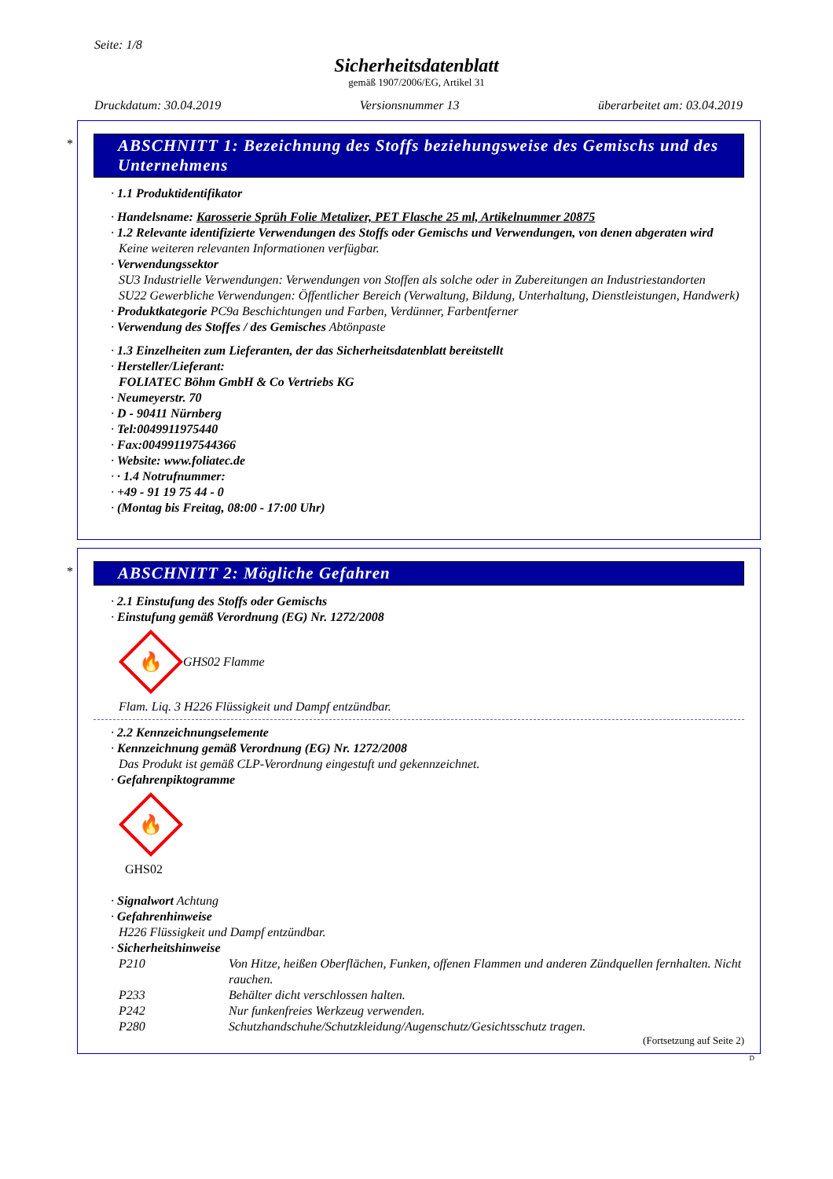Seite: 1/8
Sicherheitsdatenblatt
gemäß 1907/2006/EG, Artikel 31
Druckdatum: 30.04.2019 Versionsnummer 13 überarbeitet am: 03.04.2019
*
ABSCHNITT 1: Bezeichnung des Stoffs beziehungsweise des Gemischs und des Unternehmens
· 1.1 Produktidentifikator
· Handelsname: Karosserie Sprüh Folie Metalizer, PET Flasche 25 ml, Artikelnummer 20875
· 1.2 Relevante identifizierte Verwendungen des Stoffs oder Gemischs und Verwendungen, von denen abgeraten wird
Keine weiteren relevanten Informationen verfügbar.
· Verwendungssektor
SU3 Industrielle Verwendungen: Verwendungen von Stoffen als solche oder in Zubereitungen an Industriestandorten
SU22 Gewerbliche Verwendungen: Öffentlicher Bereich (Verwaltung, Bildung, Unterhaltung, Dienstleistungen, Handwerk)
· Produktkategorie PC9a Beschichtungen und Farben, Verdünner, Farbentferner
· Verwendung des Stoffes / des Gemisches Abtönpaste
· 1.3 Einzelheiten zum Lieferanten, der das Sicherheitsdatenblatt bereitstellt
· Hersteller/Lieferant:
FOLIATEC Böhm GmbH & Co Vertriebs KG
· Neumeyerstr. 70
· D - 90411 Nürnberg
· Tel:0049911975440
· Fax:004991197544366
· Website: www.foliatec.de
· · 1.4 Notrufnummer:
· +49 - 91 19 75 44 - 0
· (Montag bis Freitag, 08:00 - 17:00 Uhr)
*
ABSCHNITT 2: Mögliche Gefahren
· 2.1 Einstufung des Stoffs oder Gemischs
· Einstufung gemäß Verordnung (EG) Nr. 1272/2008
🔥
GHS02 Flamme
Flam. Liq. 3 H226 Flüssigkeit und Dampf entzündbar.
· 2.2 Kennzeichnungselemente
· Kennzeichnung gemäß Verordnung (EG) Nr. 1272/2008
Das Produkt ist gemäß CLP-Verordnung eingestuft und gekennzeichnet.
· Gefahrenpiktogramme
🔥
GHS02
· Signalwort Achtung
· Gefahrenhinweise
H226 Flüssigkeit und Dampf entzündbar.
· Sicherheitshinweise
P210 Von Hitze, heißen Oberflächen, Funken, offenen Flammen und anderen Zündquellen fernhalten. Nicht rauchen.
P233 Behälter dicht verschlossen halten.
P242 Nur funkenfreies Werkzeug verwenden.
P280 Schutzhandschuhe/Schutzkleidung/Augenschutz/Gesichtsschutz tragen.
(Fortsetzung auf Seite 2)
D